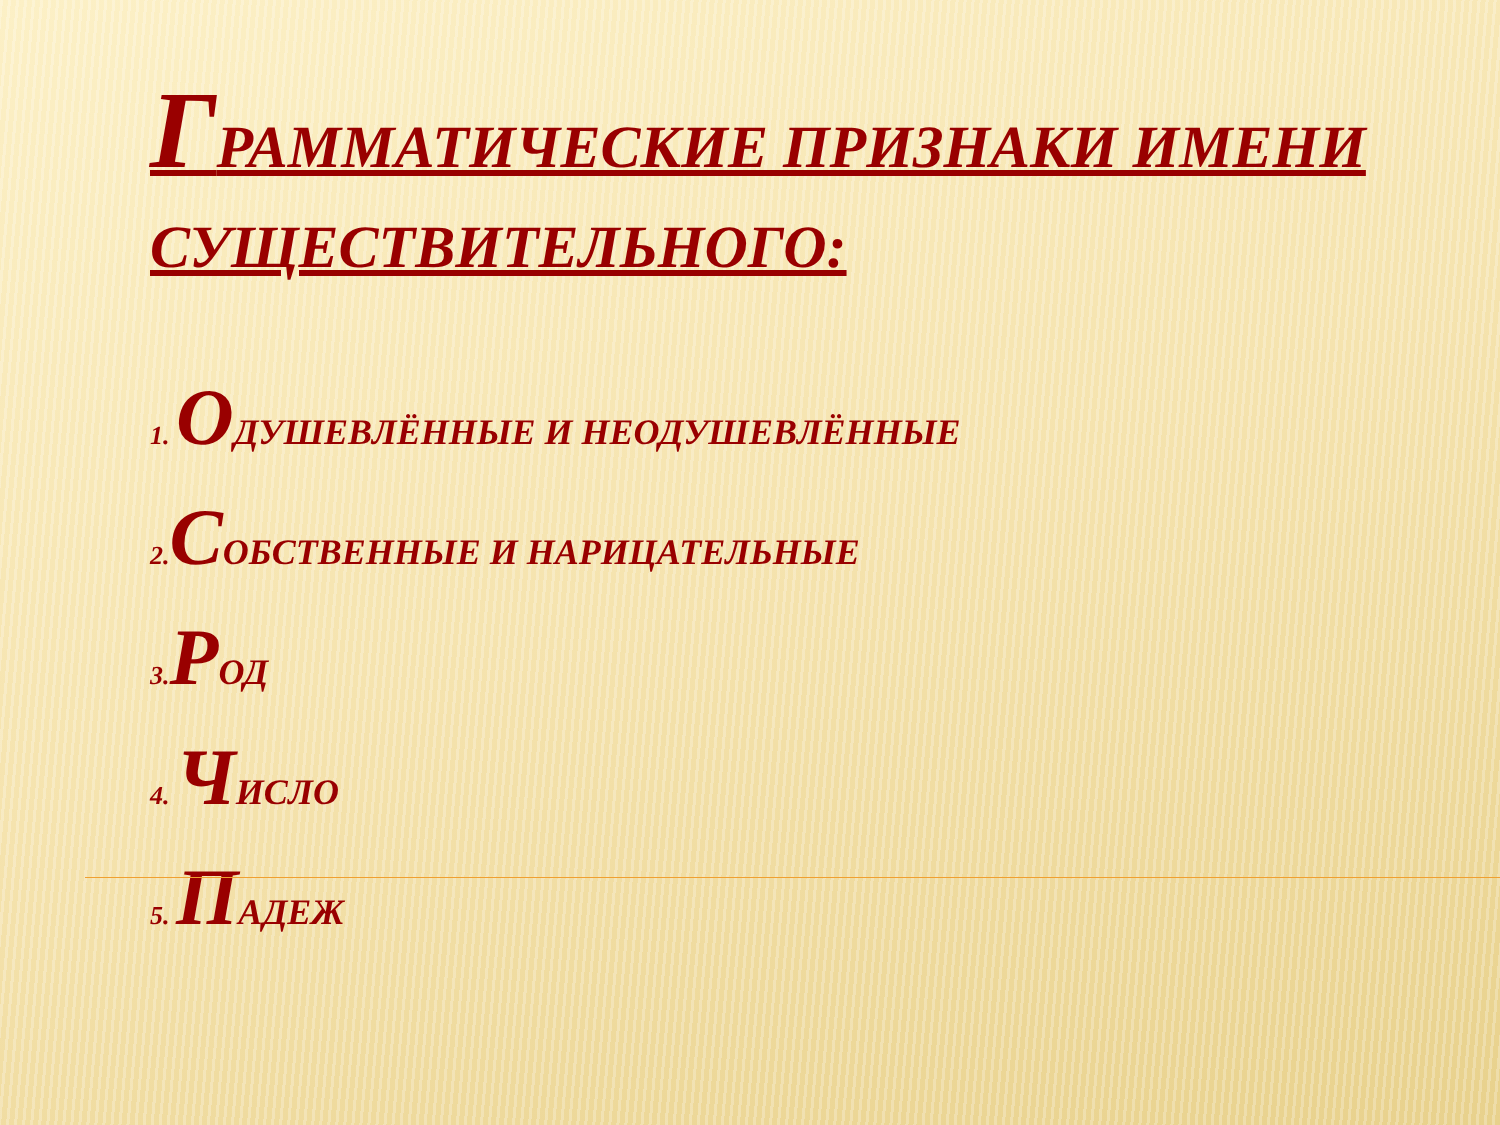ГРАММАТИЧЕСКИЕ ПРИЗНАКИ ИМЕНИ СУЩЕСТВИТЕЛЬНОГО:
1. ОДУШЕВЛЁННЫЕ И НЕОДУШЕВЛЁННЫЕ
2. СОБСТВЕННЫЕ И НАРИЦАТЕЛЬНЫЕ
3. РОД
4. ЧИСЛО
5. ПАДЕЖ